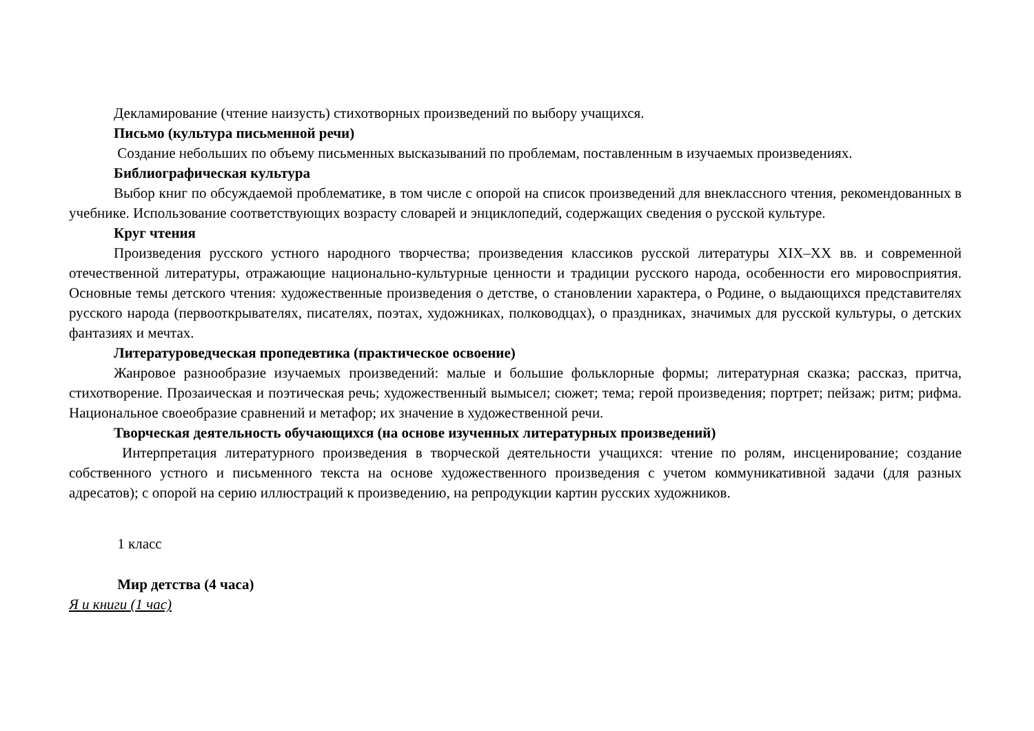Декламирование (чтение наизусть) стихотворных произведений по выбору учащихся.
Письмо (культура письменной речи)
Создание небольших по объему письменных высказываний по проблемам, поставленным в изучаемых произведениях.
Библиографическая культура
Выбор книг по обсуждаемой проблематике, в том числе с опорой на список произведений для внеклассного чтения, рекомендованных в учебнике. Использование соответствующих возрасту словарей и энциклопедий, содержащих сведения о русской культуре.
Круг чтения
Произведения русского устного народного творчества; произведения классиков русской литературы XIX–XX вв. и современной отечественной литературы, отражающие национально-культурные ценности и традиции русского народа, особенности его мировосприятия. Основные темы детского чтения: художественные произведения о детстве, о становлении характера, о Родине, о выдающихся представителях русского народа (первооткрывателях, писателях, поэтах, художниках, полководцах), о праздниках, значимых для русской культуры, о детских фантазиях и мечтах.
Литературоведческая пропедевтика (практическое освоение)
Жанровое разнообразие изучаемых произведений: малые и большие фольклорные формы; литературная сказка; рассказ, притча, стихотворение. Прозаическая и поэтическая речь; художественный вымысел; сюжет; тема; герой произведения; портрет; пейзаж; ритм; рифма. Национальное своеобразие сравнений и метафор; их значение в художественной речи.
Творческая деятельность обучающихся (на основе изученных литературных произведений)
Интерпретация литературного произведения в творческой деятельности учащихся: чтение по ролям, инсценирование; создание собственного устного и письменного текста на основе художественного произведения с учетом коммуникативной задачи (для разных адресатов); с опорой на серию иллюстраций к произведению, на репродукции картин русских художников.
1 класс
Мир детства (4 часа)
Я и книги (1 час)